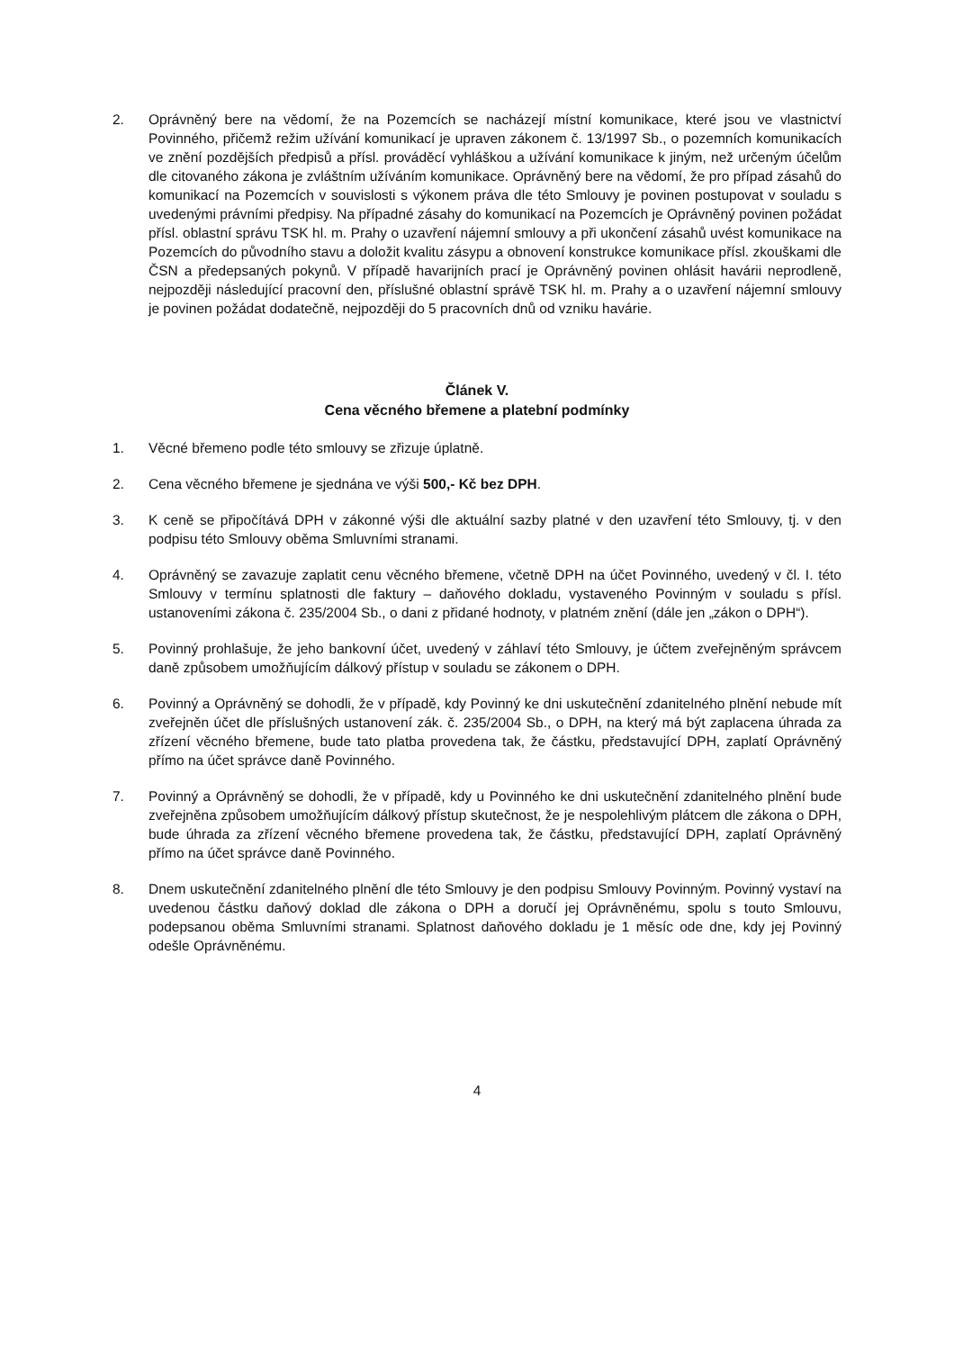2. Oprávněný bere na vědomí, že na Pozemcích se nacházejí místní komunikace, které jsou ve vlastnictví Povinného, přičemž režim užívání komunikací je upraven zákonem č. 13/1997 Sb., o pozemních komunikacích ve znění pozdějších předpisů a přísl. prováděcí vyhláškou a užívání komunikace k jiným, než určeným účelům dle citovaného zákona je zvláštním užíváním komunikace. Oprávněný bere na vědomí, že pro případ zásahů do komunikací na Pozemcích v souvislosti s výkonem práva dle této Smlouvy je povinen postupovat v souladu s uvedenými právními předpisy. Na případné zásahy do komunikací na Pozemcích je Oprávněný povinen požádat přísl. oblastní správu TSK hl. m. Prahy o uzavření nájemní smlouvy a při ukončení zásahů uvést komunikace na Pozemcích do původního stavu a doložit kvalitu zásypu a obnovení konstrukce komunikace přísl. zkouškami dle ČSN a předepsaných pokynů. V případě havarijních prací je Oprávněný povinen ohlásit havárii neprodleně, nejpozději následující pracovní den, příslušné oblastní správě TSK hl. m. Prahy a o uzavření nájemní smlouvy je povinen požádat dodatečně, nejpozději do 5 pracovních dnů od vzniku havárie.
Článek V.
Cena věcného břemene a platební podmínky
1. Věcné břemeno podle této smlouvy se zřizuje úplatně.
2. Cena věcného břemene je sjednána ve výši 500,- Kč bez DPH.
3. K ceně se připočítává DPH v zákonné výši dle aktuální sazby platné v den uzavření této Smlouvy, tj. v den podpisu této Smlouvy oběma Smluvními stranami.
4. Oprávněný se zavazuje zaplatit cenu věcného břemene, včetně DPH na účet Povinného, uvedený v čl. I. této Smlouvy v termínu splatnosti dle faktury – daňového dokladu, vystaveného Povinným v souladu s přísl. ustanoveními zákona č. 235/2004 Sb., o dani z přidané hodnoty, v platném znění (dále jen „zákon o DPH“).
5. Povinný prohlašuje, že jeho bankovní účet, uvedený v záhlaví této Smlouvy, je účtem zveřejněným správcem daně způsobem umožňujícím dálkový přístup v souladu se zákonem o DPH.
6. Povinný a Oprávněný se dohodli, že v případě, kdy Povinný ke dni uskutečnění zdanitelného plnění nebude mít zveřejněn účet dle příslušných ustanovení zák. č. 235/2004 Sb., o DPH, na který má být zaplacena úhrada za zřízení věcného břemene, bude tato platba provedena tak, že částku, představující DPH, zaplatí Oprávněný přímo na účet správce daně Povinného.
7. Povinný a Oprávněný se dohodli, že v případě, kdy u Povinného ke dni uskutečnění zdanitelného plnění bude zveřejněna způsobem umožňujícím dálkový přístup skutečnost, že je nespolehlivým plátcem dle zákona o DPH, bude úhrada za zřízení věcného břemene provedena tak, že částku, představující DPH, zaplatí Oprávněný přímo na účet správce daně Povinného.
8. Dnem uskutečnění zdanitelného plnění dle této Smlouvy je den podpisu Smlouvy Povinným. Povinný vystaví na uvedenou částku daňový doklad dle zákona o DPH a doručí jej Oprávněnému, spolu s touto Smlouvu, podepsanou oběma Smluvními stranami. Splatnost daňového dokladu je 1 měsíc ode dne, kdy jej Povinný odešle Oprávněnému.
4